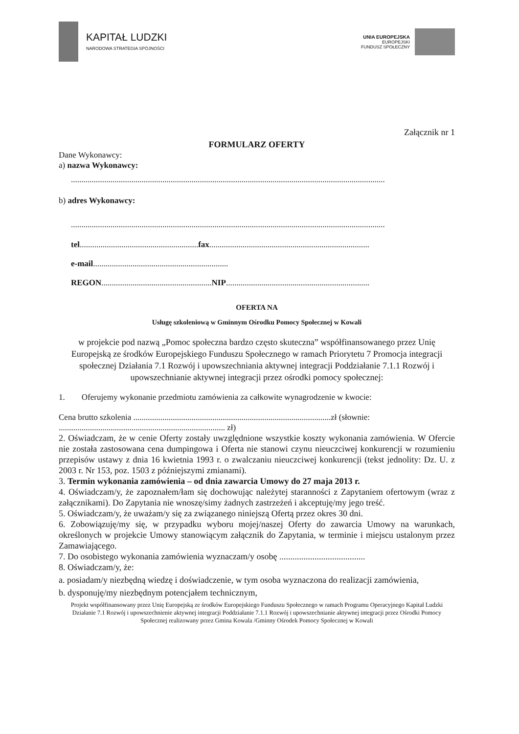KAPITAŁ LUDZKI
NARODOWA STRATEGIA SPÓJNOŚCI
UNIA EUROPEJSKA
EUROPEJSKI
FUNDUSZ SPOŁECZNY
Załącznik nr 1
FORMULARZ OFERTY
Dane Wykonawcy:
a) nazwa Wykonawcy:
.......................................................................................................................................................
b) adres Wykonawcy:
.......................................................................................................................................................
tel.........................................................fax.............................................................................
e-mail.................................................................
REGON.....................................................NIP.....................................................................
OFERTA NA
Usługę szkoleniową w Gminnym Ośrodku Pomocy Społecznej w Kowali
w projekcie pod nazwą „Pomoc społeczna bardzo często skuteczna” współfinansowanego przez Unię Europejską ze środków Europejskiego Funduszu Społecznego w ramach Priorytetu 7 Promocja integracji społecznej Działania 7.1 Rozwój i upowszechniania aktywnej integracji Poddziałanie 7.1.1 Rozwój i upowszechnianie aktywnej integracji przez ośrodki pomocy społecznej:
1. Oferujemy wykonanie przedmiotu zamówienia za całkowite wynagrodzenie w kwocie:
Cena brutto szkolenia ...............................................................................................zł (słownie:
................................................................................ zł)
2. Oświadczam, że w cenie Oferty zostały uwzględnione wszystkie koszty wykonania zamówienia. W Ofercie nie została zastosowana cena dumpingowa i Oferta nie stanowi czynu nieuczciwej konkurencji w rozumieniu przepisów ustawy z dnia 16 kwietnia 1993 r. o zwalczaniu nieuczciwej konkurencji (tekst jednolity: Dz. U. z 2003 r. Nr 153, poz. 1503 z późniejszymi zmianami).
3. Termin wykonania zamówienia – od dnia zawarcia Umowy do 27 maja 2013 r.
4. Oświadczam/y, że zapoznałem/łam się dochowując należytej staranności z Zapytaniem ofertowym (wraz z załącznikami). Do Zapytania nie wnoszę/simy żadnych zastrzeżeń i akceptuję/my jego treść.
5. Oświadczam/y, że uważam/y się za związanego niniejszą Ofertą przez okres 30 dni.
6. Zobowiązuję/my się, w przypadku wyboru mojej/naszej Oferty do zawarcia Umowy na warunkach, określonych w projekcie Umowy stanowiącym załącznik do Zapytania, w terminie i miejscu ustalonym przez Zamawiającego.
7. Do osobistego wykonania zamówienia wyznaczam/y osobę .......................................
8. Oświadczam/y, że:
a. posiadam/y niezbędną wiedzę i doświadczenie, w tym osoba wyznaczona do realizacji zamówienia,
b. dysponuję/my niezbędnym potencjałem technicznym,
Projekt współfinansowany przez Unię Europejską ze środków Europejskiego Funduszu Społecznego w ramach Programu Operacyjnego Kapitał Ludzki Działanie 7.1 Rozwój i upowszechnienie aktywnej integracji Poddziałanie 7.1.1 Rozwój i upowszechnianie aktywnej integracji przez Ośrodki Pomocy Społecznej realizowany przez Gmina Kowala /Gminny Ośrodek Pomocy Społecznej w Kowali